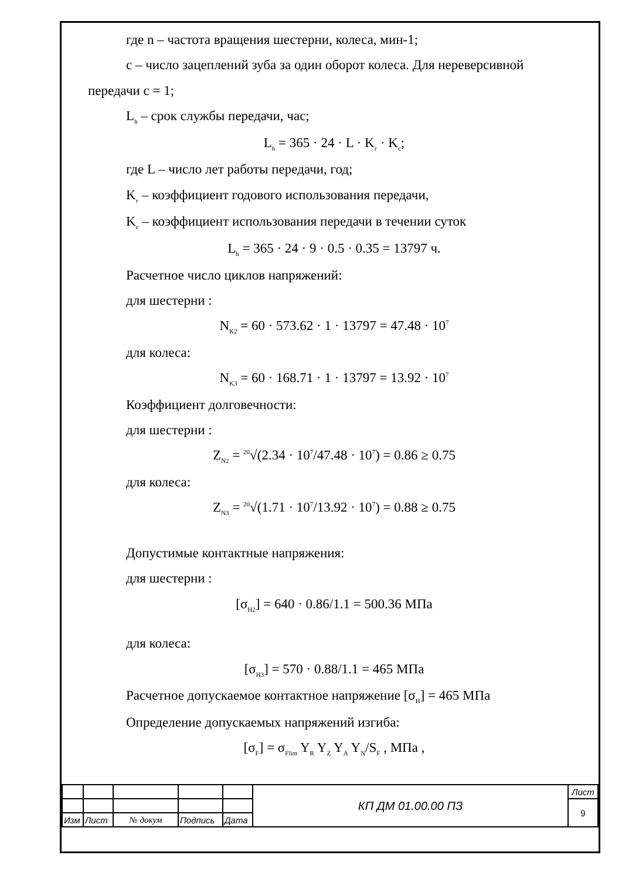где n – частота вращения шестерни, колеса, мин-1;
c – число зацеплений зуба за один оборот колеса. Для нереверсивной
передачи c = 1;
L<sub>h</sub> – срок службы передачи, час;
L<sub>h</sub> = 365 · 24 · L · K<sub>г</sub> · K<sub>c</sub>;
где L – число лет работы передачи, год;
K<sub>г</sub> – коэффициент годового использования передачи,
K<sub>c</sub> – коэффициент использования передачи в течении суток
L<sub>h</sub> = 365 · 24 · 9 · 0.5 · 0.35 = 13797 ч.
Расчетное число циклов напряжений:
для шестерни :
N<sub>K2</sub> = 60 · 573.62 · 1 · 13797 = 47.48 · 10<sup>7</sup>
для колеса:
N<sub>K3</sub> = 60 · 168.71 · 1 · 13797 = 13.92 · 10<sup>7</sup>
Коэффициент долговечности:
для шестерни :
Z<sub>N2</sub> = <sup>20</sup>√(2.34 · 10<sup>7</sup>/47.48 · 10<sup>7</sup>) = 0.86 ≥ 0.75
для колеса:
Z<sub>N3</sub> = <sup>20</sup>√(1.71 · 10<sup>7</sup>/13.92 · 10<sup>7</sup>) = 0.88 ≥ 0.75
Допустимые контактные напряжения:
для шестерни :
[σ<sub>H2</sub>] = 640 · 0.86/1.1 = 500.36 МПа
для колеса:
[σ<sub>H3</sub>] = 570 · 0.88/1.1 = 465 МПа
Расчетное допускаемое контактное напряжение [σ<sub>H</sub>] = 465 МПа
Определение допускаемых напряжений изгиба:
[σ<sub>F</sub>] = σ<sub>Flim</sub> Y<sub>R</sub> Y<sub>Z</sub> Y<sub>A</sub> Y<sub>N</sub>/S<sub>F</sub> , МПа ,
| | | | | | КП ДМ 01.00.00 ПЗ | Лист |
| | | | | | | 9 |
| Изм | Лист | № докум | Подпись | Дата | | |